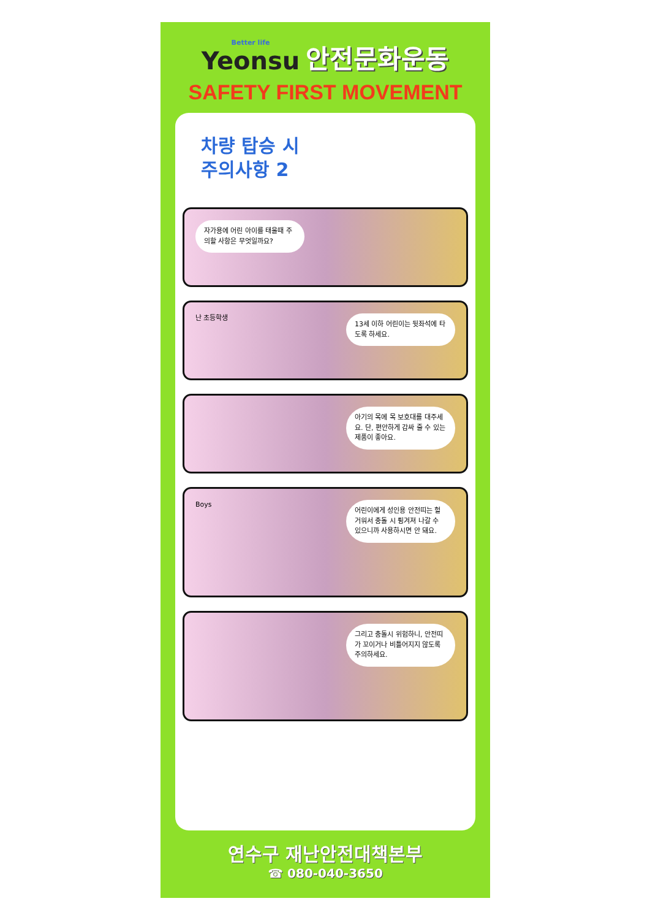Better life Yeonsu 안전문화운동
SAFETY FIRST MOVEMENT
차량 탑승 시
주의사항 2
자가용에 어린 아이를 태울때 주의할 사항은 무엇일까요?
난 초등학생
13세 이하 어린이는 뒷좌석에 타도록 하세요.
아기의 목에 목 보호대를 대주세요. 단, 편안하게 감싸 줄 수 있는 제품이 좋아요.
Boys
어린이에게 성인용 안전띠는 헐거워서 충돌 시 튕겨져 나갈 수 있으니까 사용하시면 안 돼요.
그리고 충돌시 위험하니, 안전띠가 꼬이거나 비틀어지지 않도록 주의하세요.
연수구 재난안전대책본부
☎ 080-040-3650